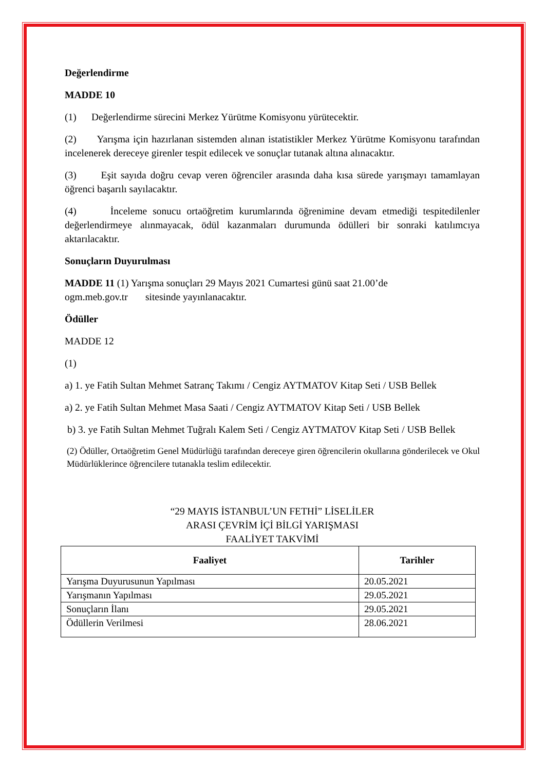Değerlendirme
MADDE 10
(1) Değerlendirme sürecini Merkez Yürütme Komisyonu yürütecektir.
(2) Yarışma için hazırlanan sistemden alınan istatistikler Merkez Yürütme Komisyonu tarafından incelenerek dereceye girenler tespit edilecek ve sonuçlar tutanak altına alınacaktır.
(3) Eşit sayıda doğru cevap veren öğrenciler arasında daha kısa sürede yarışmayı tamamlayan öğrenci başarılı sayılacaktır.
(4) İnceleme sonucu ortaöğretim kurumlarında öğrenimine devam etmediği tespitedilenler değerlendirmeye alınmayacak, ödül kazanmaları durumunda ödülleri bir sonraki katılımcıya aktarılacaktır.
Sonuçların Duyurulması
MADDE 11 (1) Yarışma sonuçları 29 Mayıs 2021 Cumartesi günü saat 21.00’de
ogm.meb.gov.tr sitesinde yayınlanacaktır.
Ödüller
MADDE 12
(1)
a) 1. ye Fatih Sultan Mehmet Satranç Takımı / Cengiz AYTMATOV Kitap Seti / USB Bellek
a) 2. ye Fatih Sultan Mehmet Masa Saati / Cengiz AYTMATOV Kitap Seti / USB Bellek
b) 3. ye Fatih Sultan Mehmet Tuğralı Kalem Seti / Cengiz AYTMATOV Kitap Seti / USB Bellek
(2) Ödüller, Ortaöğretim Genel Müdürlüğü tarafından dereceye giren öğrencilerin okullarına gönderilecek ve Okul Müdürlüklerince öğrencilere tutanakla teslim edilecektir.
“29 MAYIS İSTANBUL’UN FETHİ” LİSELİLER
ARASI ÇEVRİM İÇİ BİLGİ YARIŞMASI
FAALİYET TAKVİMİ
| Faaliyet | Tarihler |
| --- | --- |
| Yarışma Duyurusunun Yapılması | 20.05.2021 |
| Yarışmanın Yapılması | 29.05.2021 |
| Sonuçların İlanı | 29.05.2021 |
| Ödüllerin Verilmesi | 28.06.2021 |